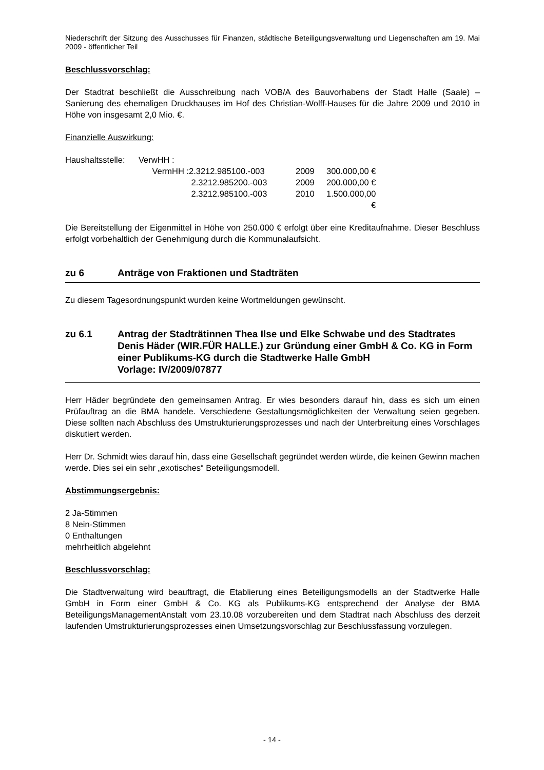Niederschrift der Sitzung des Ausschusses für Finanzen, städtische Beteiligungsverwaltung und Liegenschaften am 19. Mai 2009 - öffentlicher Teil
Beschlussvorschlag:
Der Stadtrat beschließt die Ausschreibung nach VOB/A des Bauvorhabens der Stadt Halle (Saale) – Sanierung des ehemaligen Druckhauses im Hof des Christian-Wolff-Hauses für die Jahre 2009 und 2010 in Höhe von insgesamt 2,0 Mio. €.
Finanzielle Auswirkung:
| Haushaltsstelle: | VerwHH : | | | |
| | VermHH : | 2.3212.985100.-003 | 2009 | 300.000,00 € |
| | | 2.3212.985200.-003 | 2009 | 200.000,00 € |
| | | 2.3212.985100.-003 | 2010 | 1.500.000,00 € |
Die Bereitstellung der Eigenmittel in Höhe von 250.000 € erfolgt über eine Kreditaufnahme. Dieser Beschluss erfolgt vorbehaltlich der Genehmigung durch die Kommunalaufsicht.
zu 6 Anträge von Fraktionen und Stadträten
Zu diesem Tagesordnungspunkt wurden keine Wortmeldungen gewünscht.
zu 6.1 Antrag der Stadträtinnen Thea Ilse und Elke Schwabe und des Stadtrates Denis Häder (WIR.FÜR HALLE.) zur Gründung einer GmbH & Co. KG in Form einer Publikums-KG durch die Stadtwerke Halle GmbH
Vorlage: IV/2009/07877
Herr Häder begründete den gemeinsamen Antrag. Er wies besonders darauf hin, dass es sich um einen Prüfauftrag an die BMA handele. Verschiedene Gestaltungsmöglichkeiten der Verwaltung seien gegeben. Diese sollten nach Abschluss des Umstrukturierungsprozesses und nach der Unterbreitung eines Vorschlages diskutiert werden.
Herr Dr. Schmidt wies darauf hin, dass eine Gesellschaft gegründet werden würde, die keinen Gewinn machen werde. Dies sei ein sehr „exotisches“ Beteiligungsmodell.
Abstimmungsergebnis:
2 Ja-Stimmen
8 Nein-Stimmen
0 Enthaltungen
mehrheitlich abgelehnt
Beschlussvorschlag:
Die Stadtverwaltung wird beauftragt, die Etablierung eines Beteiligungsmodells an der Stadtwerke Halle GmbH in Form einer GmbH & Co. KG als Publikums-KG entsprechend der Analyse der BMA BeteiligungsManagementAnstalt vom 23.10.08 vorzubereiten und dem Stadtrat nach Abschluss des derzeit laufenden Umstrukturierungsprozesses einen Umsetzungsvorschlag zur Beschlussfassung vorzulegen.
- 14 -